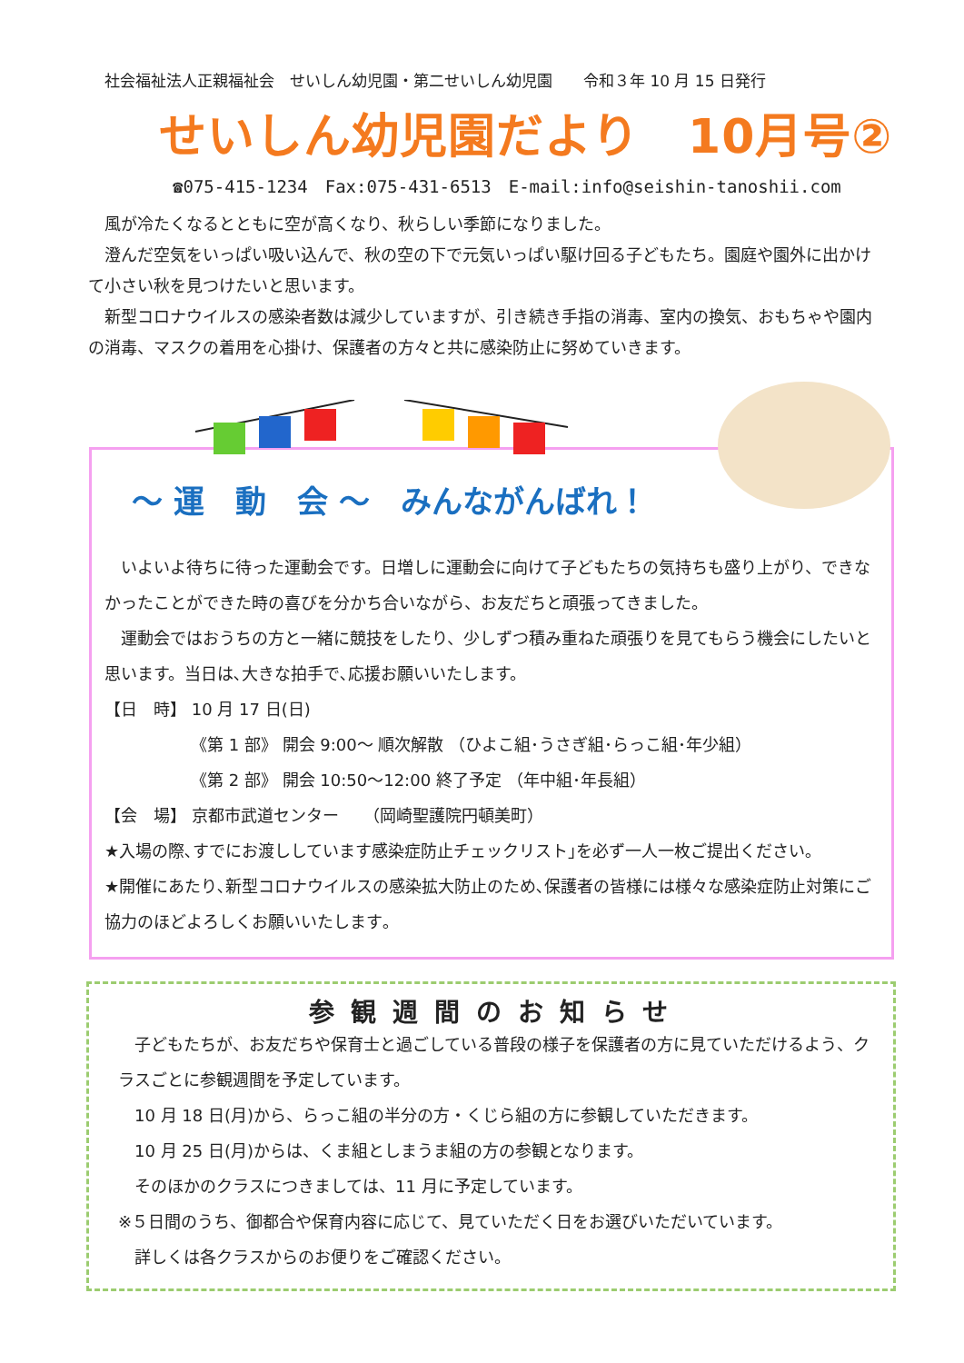社会福祉法人正親福祉会　せいしん幼児園・第二せいしん幼児園　　令和３年 10 月 15 日発行
せいしん幼児園だより　10月号②
☎075-415-1234　Fax:075-431-6513　E-mail:info@seishin-tanoshii.com
　風が冷たくなるとともに空が高くなり、秋らしい季節になりました。
　澄んだ空気をいっぱい吸い込んで、秋の空の下で元気いっぱい駆け回る子どもたち。園庭や園外に出かけて小さい秋を見つけたいと思います。
　新型コロナウイルスの感染者数は減少していますが、引き続き手指の消毒、室内の換気、おもちゃや園内の消毒、マスクの着用を心掛け、保護者の方々と共に感染防止に努めていきます。
～ 運　動　会 ～　みんながんばれ！
　いよいよ待ちに待った運動会です。日増しに運動会に向けて子どもたちの気持ちも盛り上がり、できなかったことができた時の喜びを分かち合いながら、お友だちと頑張ってきました。
　運動会ではおうちの方と一緒に競技をしたり、少しずつ積み重ねた頑張りを見てもらう機会にしたいと思います。当日は､大きな拍手で､応援お願いいたします。
【日　時】 10 月 17 日(日)
《第 1 部》 開会 9:00～ 順次解散 （ひよこ組･うさぎ組･らっこ組･年少組）
《第 2 部》 開会 10:50～12:00 終了予定 （年中組･年長組）
【会　場】 京都市武道センター　　（岡崎聖護院円頓美町）
★入場の際､すでにお渡ししています感染症防止チェックリスト｣を必ず一人一枚ご提出ください｡
★開催にあたり､新型コロナウイルスの感染拡大防止のため､保護者の皆様には様々な感染症防止対策にご協力のほどよろしくお願いいたします｡
参観週間のお知らせ
　子どもたちが、お友だちや保育士と過ごしている普段の様子を保護者の方に見ていただけるよう、クラスごとに参観週間を予定しています。
　10 月 18 日(月)から、らっこ組の半分の方・くじら組の方に参観していただきます。
　10 月 25 日(月)からは、くま組としまうま組の方の参観となります。
　そのほかのクラスにつきましては、11 月に予定しています。
※５日間のうち、御都合や保育内容に応じて、見ていただく日をお選びいただいています。
　詳しくは各クラスからのお便りをご確認ください。